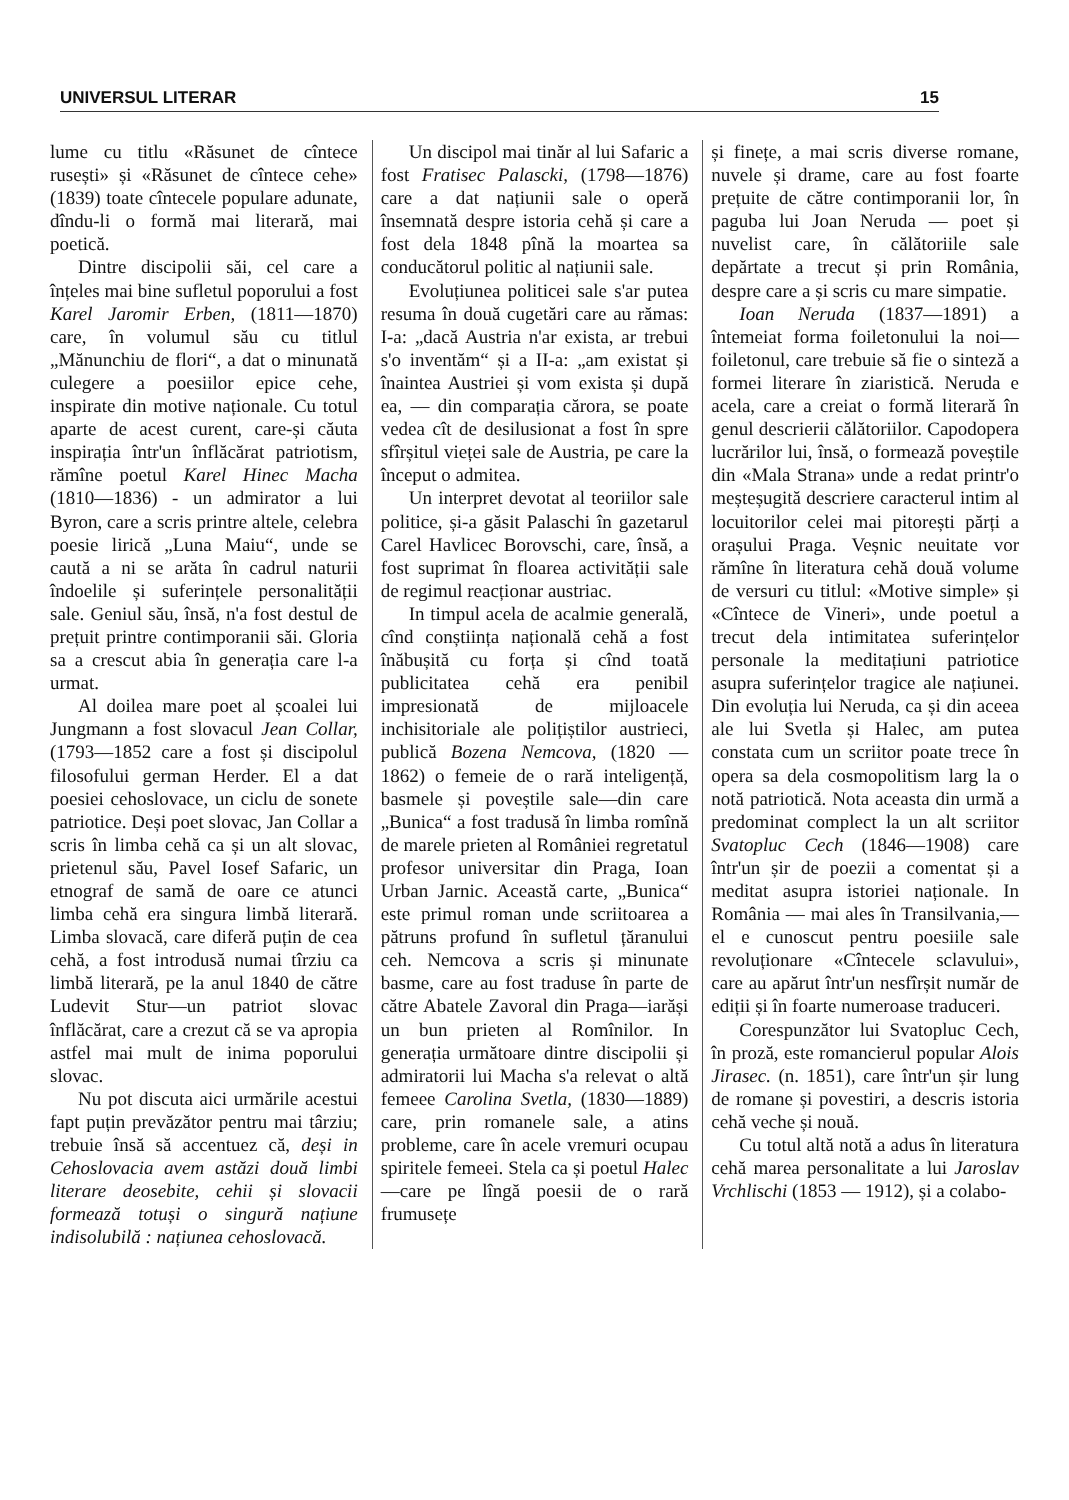UNIVERSUL LITERAR 15
lume cu titlu «Răsunet de cîntece rusești» și «Răsunet de cîntece cehe» (1839) toate cîntecele populare adunate, dîndu-li o formă mai literară, mai poetică.
Dintre discipolii săi, cel care a înțeles mai bine sufletul poporului a fost Karel Jaromir Erben, (1811—1870) care, în volumul său cu titlul „Mănunchiu de flori“, a dat o minunată culegere a poesiilor epice cehe, inspirate din motive naționale. Cu totul aparte de acest curent, care-și căuta inspirația într'un înflăcărat patriotism, rămîne poetul Karel Hinec Macha (1810—1836) - un admirator a lui Byron, care a scris printre altele, celebra poesie lirică „Luna Maiu“, unde se caută a ni se arăta în cadrul naturii îndoelile și suferințele personalității sale. Geniul său, însă, n'a fost destul de prețuit printre contimporanii săi. Gloria sa a crescut abia în generația care l-a urmat.
Al doilea mare poet al școalei lui Jungmann a fost slovacul Jean Collar, (1793—1852 care a fost și discipolul filosofului german Herder. El a dat poesiei cehoslovace, un ciclu de sonete patriotice. Deși poet slovac, Jan Collar a scris în limba cehă ca și un alt slovac, prietenul său, Pavel Iosef Safaric, un etnograf de samă de oare ce atunci limba cehă era singura limbă literară. Limba slovacă, care diferă puțin de cea cehă, a fost introdusă numai tîrziu ca limbă literară, pe la anul 1840 de către Ludevit Stur—un patriot slovac înflăcărat, care a crezut că se va apropia astfel mai mult de inima poporului slovac.
Nu pot discuta aici urmările acestui fapt puțin prevăzător pentru mai târziu; trebuie însă să accentuez că, deși in Cehoslovacia avem astăzi două limbi literare deosebite, cehii și slovacii formează totuși o singură națiune indisolubilă : națiunea cehoslovacă.
Un discipol mai tinăr al lui Safaric a fost Fratisec Palascki, (1798—1876) care a dat națiunii sale o operă însemnată despre istoria cehă și care a fost dela 1848 pînă la moartea sa conducătorul politic al națiunii sale.
Evoluțiunea politicei sale s'ar putea resuma în două cugetări care au rămas: I-a: „dacă Austria n'ar exista, ar trebui s'o inventăm“ și a II-a: „am existat și înaintea Austriei și vom exista și după ea, — din comparația cărora, se poate vedea cît de desilusionat a fost în spre sfîrșitul vieței sale de Austria, pe care la început o admitea.
Un interpret devotat al teoriilor sale politice, și-a găsit Palaschi în gazetarul Carel Havlicec Borovschi, care, însă, a fost suprimat în floarea activității sale de regimul reacționar austriac.
In timpul acela de acalmie generală, cînd conștiința națională cehă a fost înăbușită cu forța și cînd toată publicitatea cehă era penibil impresionată de mijloacele inchisitoriale ale polițiștilor austrieci, publică Bozena Nemcova, (1820 — 1862) o femeie de o rară inteligență, basmele și poveștile sale—din care „Bunica“ a fost tradusă în limba romînă de marele prieten al României regretatul profesor universitar din Praga, Ioan Urban Jarnic. Această carte, „Bunica“ este primul roman unde scriitoarea a pătruns profund în sufletul țăranului ceh. Nemcova a scris și minunate basme, care au fost traduse în parte de către Abatele Zavoral din Praga—iarăși un bun prieten al Romînilor. In generația următoare dintre discipolii și admiratorii lui Macha s'a relevat o altă femeee Carolina Svetla, (1830—1889) care, prin romanele sale, a atins probleme, care în acele vremuri ocupau spiritele femeei. Stela ca și poetul Halec—care pe lîngă poesii de o rară frumusețe
și finețe, a mai scris diverse romane, nuvele și drame, care au fost foarte prețuite de către contimporanii lor, în paguba lui Joan Neruda — poet și nuvelist care, în călătoriile sale depărtate a trecut și prin România, despre care a și scris cu mare simpatie.
Ioan Neruda (1837—1891) a întemeiat forma foiletonului la noi—foiletonul, care trebuie să fie o sinteză a formei literare în ziaristică. Neruda e acela, care a creiat o formă literară în genul descrierii călătoriilor. Capodopera lucrărilor lui, însă, o formează poveștile din «Mala Strana» unde a redat printr'o meșteșugită descriere caracterul intim al locuitorilor celei mai pitorești părți a orașului Praga. Veșnic neuitate vor rămîne în literatura cehă două volume de versuri cu titlul: «Motive simple» și «Cîntece de Vineri», unde poetul a trecut dela intimitatea suferințelor personale la meditațiuni patriotice asupra suferințelor tragice ale națiunei. Din evoluția lui Neruda, ca și din aceea ale lui Svetla și Halec, am putea constata cum un scriitor poate trece în opera sa dela cosmopolitism larg la o notă patriotică. Nota aceasta din urmă a predominat complect la un alt scriitor Svatopluc Cech (1846—1908) care într'un șir de poezii a comentat și a meditat asupra istoriei naționale. In România — mai ales în Transilvania,— el e cunoscut pentru poesiile sale revoluționare «Cîntecele sclavului», care au apărut într'un nesfîrșit număr de ediții și în foarte numeroase traduceri.
Corespunzător lui Svatopluc Cech, în proză, este romancierul popular Alois Jirasec. (n. 1851), care într'un șir lung de romane și povestiri, a descris istoria cehă veche și nouă.
Cu totul altă notă a adus în literatura cehă marea personalitate a lui Jaroslav Vrchlischi (1853 — 1912), și a colabo-